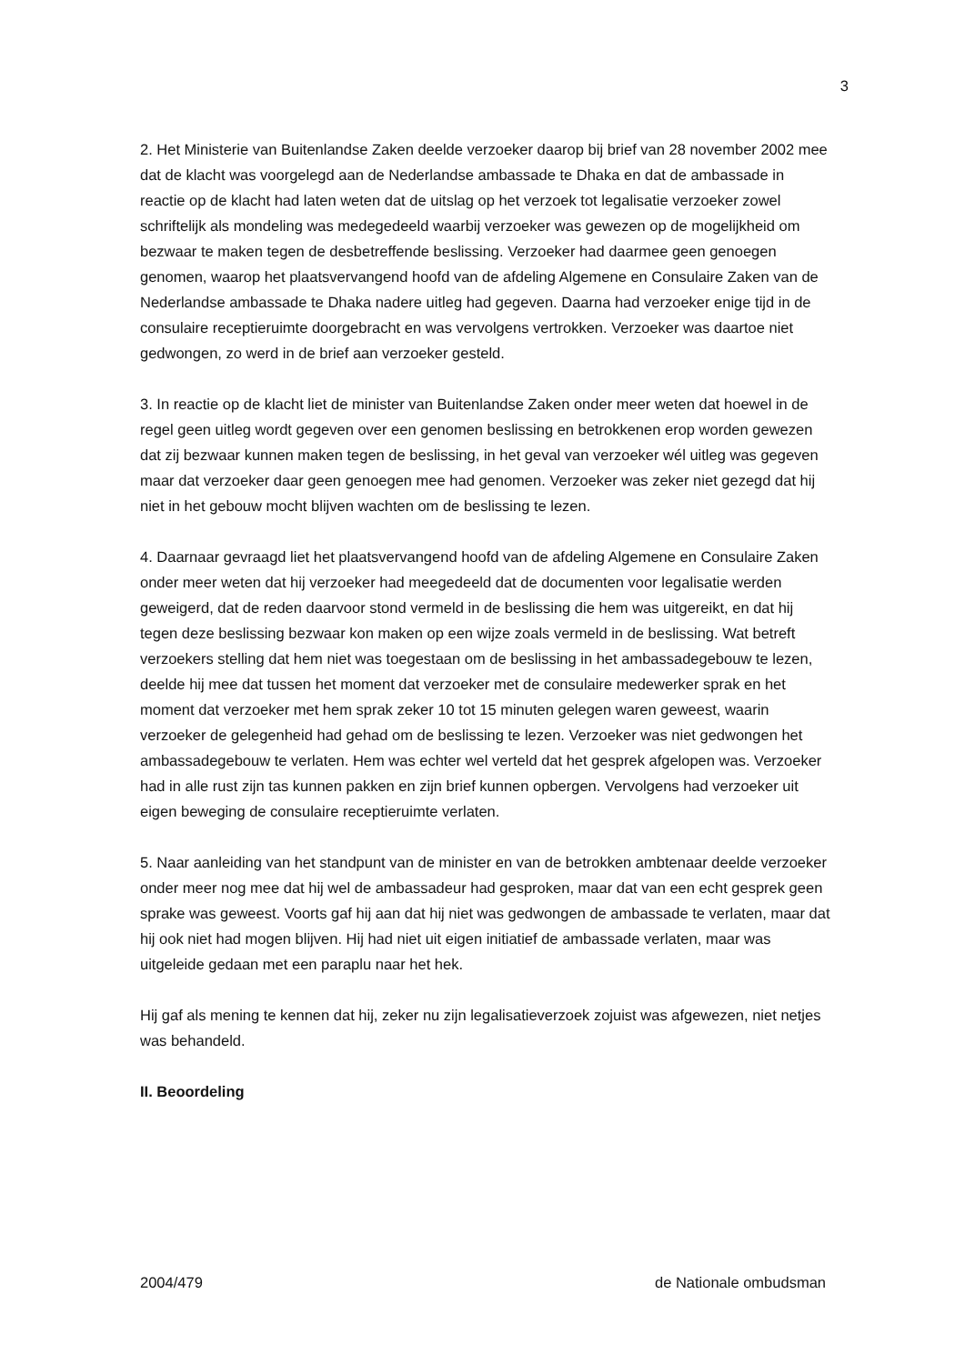3
2. Het Ministerie van Buitenlandse Zaken deelde verzoeker daarop bij brief van 28 november 2002 mee dat de klacht was voorgelegd aan de Nederlandse ambassade te Dhaka en dat de ambassade in reactie op de klacht had laten weten dat de uitslag op het verzoek tot legalisatie verzoeker zowel schriftelijk als mondeling was medegedeeld waarbij verzoeker was gewezen op de mogelijkheid om bezwaar te maken tegen de desbetreffende beslissing. Verzoeker had daarmee geen genoegen genomen, waarop het plaatsvervangend hoofd van de afdeling Algemene en Consulaire Zaken van de Nederlandse ambassade te Dhaka nadere uitleg had gegeven. Daarna had verzoeker enige tijd in de consulaire receptieruimte doorgebracht en was vervolgens vertrokken. Verzoeker was daartoe niet gedwongen, zo werd in de brief aan verzoeker gesteld.
3. In reactie op de klacht liet de minister van Buitenlandse Zaken onder meer weten dat hoewel in de regel geen uitleg wordt gegeven over een genomen beslissing en betrokkenen erop worden gewezen dat zij bezwaar kunnen maken tegen de beslissing, in het geval van verzoeker wél uitleg was gegeven maar dat verzoeker daar geen genoegen mee had genomen. Verzoeker was zeker niet gezegd dat hij niet in het gebouw mocht blijven wachten om de beslissing te lezen.
4. Daarnaar gevraagd liet het plaatsvervangend hoofd van de afdeling Algemene en Consulaire Zaken onder meer weten dat hij verzoeker had meegedeeld dat de documenten voor legalisatie werden geweigerd, dat de reden daarvoor stond vermeld in de beslissing die hem was uitgereikt, en dat hij tegen deze beslissing bezwaar kon maken op een wijze zoals vermeld in de beslissing. Wat betreft verzoekers stelling dat hem niet was toegestaan om de beslissing in het ambassadegebouw te lezen, deelde hij mee dat tussen het moment dat verzoeker met de consulaire medewerker sprak en het moment dat verzoeker met hem sprak zeker 10 tot 15 minuten gelegen waren geweest, waarin verzoeker de gelegenheid had gehad om de beslissing te lezen. Verzoeker was niet gedwongen het ambassadegebouw te verlaten. Hem was echter wel verteld dat het gesprek afgelopen was. Verzoeker had in alle rust zijn tas kunnen pakken en zijn brief kunnen opbergen. Vervolgens had verzoeker uit eigen beweging de consulaire receptieruimte verlaten.
5. Naar aanleiding van het standpunt van de minister en van de betrokken ambtenaar deelde verzoeker onder meer nog mee dat hij wel de ambassadeur had gesproken, maar dat van een echt gesprek geen sprake was geweest. Voorts gaf hij aan dat hij niet was gedwongen de ambassade te verlaten, maar dat hij ook niet had mogen blijven. Hij had niet uit eigen initiatief de ambassade verlaten, maar was uitgeleide gedaan met een paraplu naar het hek.
Hij gaf als mening te kennen dat hij, zeker nu zijn legalisatieverzoek zojuist was afgewezen, niet netjes was behandeld.
II. Beoordeling
2004/479 de Nationale ombudsman